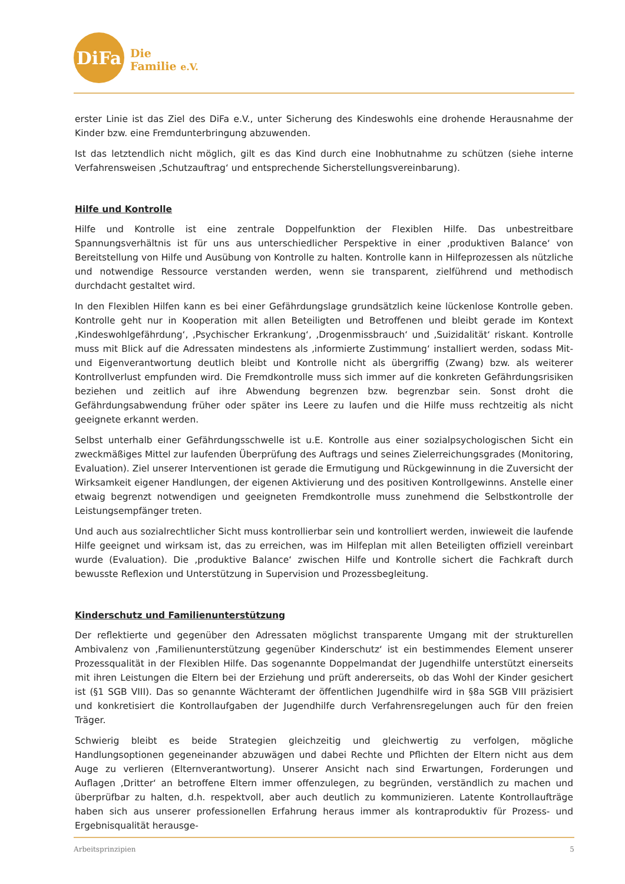DiFa
Die
Familie e.V.
erster Linie ist das Ziel des DiFa e.V., unter Sicherung des Kindeswohls eine drohende Herausnahme der Kinder bzw. eine Fremdunterbringung abzuwenden.
Ist das letztendlich nicht möglich, gilt es das Kind durch eine Inobhutnahme zu schützen (siehe interne Verfahrensweisen ‚Schutzauftrag‘ und entsprechende Sicherstellungsvereinbarung).
Hilfe und Kontrolle
Hilfe und Kontrolle ist eine zentrale Doppelfunktion der Flexiblen Hilfe. Das unbestreitbare Spannungsverhältnis ist für uns aus unterschiedlicher Perspektive in einer ‚produktiven Balance‘ von Bereitstellung von Hilfe und Ausübung von Kontrolle zu halten. Kontrolle kann in Hilfeprozessen als nützliche und notwendige Ressource verstanden werden, wenn sie transparent, zielführend und methodisch durchdacht gestaltet wird.
In den Flexiblen Hilfen kann es bei einer Gefährdungslage grundsätzlich keine lückenlose Kontrolle geben. Kontrolle geht nur in Kooperation mit allen Beteiligten und Betroffenen und bleibt gerade im Kontext ‚Kindeswohlgefährdung‘, ‚Psychischer Erkrankung‘, ‚Drogenmissbrauch‘ und ‚Suizidalität‘ riskant. Kontrolle muss mit Blick auf die Adressaten mindestens als ‚informierte Zustimmung‘ installiert werden, sodass Mit- und Eigenverantwortung deutlich bleibt und Kontrolle nicht als übergriffig (Zwang) bzw. als weiterer Kontrollverlust empfunden wird. Die Fremdkontrolle muss sich immer auf die konkreten Gefährdungsrisiken beziehen und zeitlich auf ihre Abwendung begrenzen bzw. begrenzbar sein. Sonst droht die Gefährdungsabwendung früher oder später ins Leere zu laufen und die Hilfe muss rechtzeitig als nicht geeignete erkannt werden.
Selbst unterhalb einer Gefährdungsschwelle ist u.E. Kontrolle aus einer sozialpsychologischen Sicht ein zweckmäßiges Mittel zur laufenden Überprüfung des Auftrags und seines Zielerreichungsgrades (Monitoring, Evaluation). Ziel unserer Interventionen ist gerade die Ermutigung und Rückgewinnung in die Zuversicht der Wirksamkeit eigener Handlungen, der eigenen Aktivierung und des positiven Kontrollgewinns. Anstelle einer etwaig begrenzt notwendigen und geeigneten Fremdkontrolle muss zunehmend die Selbstkontrolle der Leistungsempfänger treten.
Und auch aus sozialrechtlicher Sicht muss kontrollierbar sein und kontrolliert werden, inwieweit die laufende Hilfe geeignet und wirksam ist, das zu erreichen, was im Hilfeplan mit allen Beteiligten offiziell vereinbart wurde (Evaluation). Die ‚produktive Balance‘ zwischen Hilfe und Kontrolle sichert die Fachkraft durch bewusste Reflexion und Unterstützung in Supervision und Prozessbegleitung.
Kinderschutz und Familienunterstützung
Der reflektierte und gegenüber den Adressaten möglichst transparente Umgang mit der strukturellen Ambivalenz von ‚Familienunterstützung gegenüber Kinderschutz‘ ist ein bestimmendes Element unserer Prozessqualität in der Flexiblen Hilfe. Das sogenannte Doppelmandat der Jugendhilfe unterstützt einerseits mit ihren Leistungen die Eltern bei der Erziehung und prüft andererseits, ob das Wohl der Kinder gesichert ist (§1 SGB VIII). Das so genannte Wächteramt der öffentlichen Jugendhilfe wird in §8a SGB VIII präzisiert und konkretisiert die Kontrollaufgaben der Jugendhilfe durch Verfahrensregelungen auch für den freien Träger.
Schwierig bleibt es beide Strategien gleichzeitig und gleichwertig zu verfolgen, mögliche Handlungsoptionen gegeneinander abzuwägen und dabei Rechte und Pflichten der Eltern nicht aus dem Auge zu verlieren (Elternverantwortung). Unserer Ansicht nach sind Erwartungen, Forderungen und Auflagen ‚Dritter‘ an betroffene Eltern immer offenzulegen, zu begründen, verständlich zu machen und überprüfbar zu halten, d.h. respektvoll, aber auch deutlich zu kommunizieren. Latente Kontrollaufträge haben sich aus unserer professionellen Erfahrung heraus immer als kontraproduktiv für Prozess- und Ergebnisqualität herausge-
Arbeitsprinzipien 5